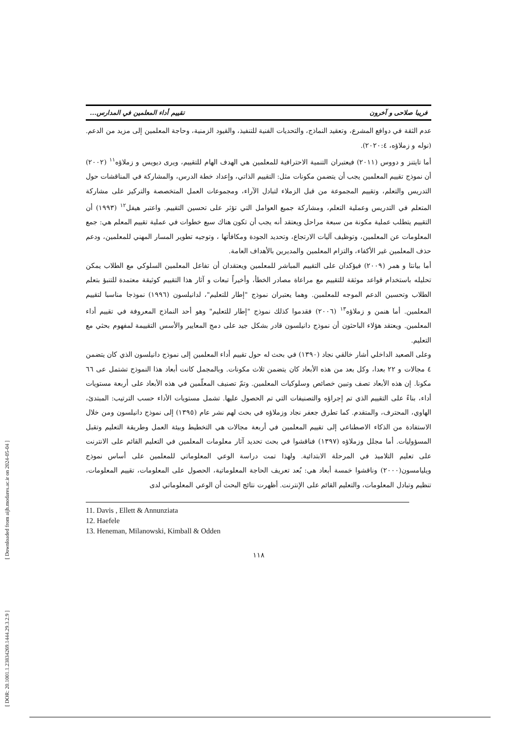[ Downloaded from aijh.modares.ac.ir on 2024-05-04 ]
[ DOR: 20.1001.1.23834269.1444.29.3.2.9 ]
فريبا صلاحی و آخرون تقييم أداء المعلمين في المدارس...
عدم الثقة في دوافع المشرع، وتعقيد النماذج، والتحديات الفنية للتنفيذ، والقيود الزمنية، وحاجة المعلمين إلى مزيد من الدعم.(نوله و زملاؤه، ٢٠٢٠:٤).
أما تايتنز و دووس (٢٠١١) فيعتبران التنمية الاحترافية للمعلمين هي الهدف الهام للتقييم، ويرى ديويس و زملاؤه<sup>١١</sup> (٢٠٠٢) أن نموذج تقييم المعلمين يجب أن يتضمن مكونات مثل: التقييم الذاتي، وإعداد خطة الدرس، والمشاركة في المناقشات حول التدريس والتعلم، وتقييم المجموعة من قبل الزملاء لتبادل الآراء، ومجموعات العمل المتخصصة والتركيز على مشاركة المتعلم في التدريس وعملية التعلم، ومشاركة جميع العوامل التي تؤثر على تحسين التقييم. واعتبر هيفل<sup>١٢</sup> (١٩٩٣) أن التقييم يتطلب عملية مكونة من سبعة مراحل ويعتقد أنه يجب أن تكون هناك سبع خطوات في عملية تقييم المعلم هي: جمع المعلومات عن المعلمين، وتوظيف آليات الارتجاع، وتحديد الجودة ومكافأتها ، وتوجيه تطوير المسار المهني للمعلمين، ودعم حذف المعلمين غير الأكفاء، والتزام المعلمين والمديرين بالأهداف العامة.
أما بيانتا و همر (٢٠٠٩) فيؤكدان على التقييم المباشر للمعلمين ويعتقدان أن تفاعل المعلمين السلوكي مع الطلاب يمكن تحليله باستخدام قواعد موثقة للتقييم مع مراعاة مصادر الخطأ، وأخيراً تبعات و آثار هذا التقييم كوثيقة معتمدة للتنبؤ بتعلم الطلاب وتحسين الدعم الموجه للمعلمين. وهما يعتبران نموذج "إطار للتعليم"، لدانيلسون (١٩٩٦) نموذجا مناسبا لتقييم المعلمين. أما هنمن و زملاؤه<sup>١٣</sup> (٢٠٠٦) فقدموا كذلك نموذج "إطار للتعليم" وهو أحد النماذج المعروفة في تقييم أداء المعلمين. ويعتقد هؤلاء الباحثون أن نموذج دانيلسون قادر بشكل جيد على دمج المعايير والأسس التقييمة لمفهوم بحثي مع التعليم.
وعلى الصعيد الداخلي أشار خالقي نجاد (١٣٩٠) في بحث له حول تقييم أداء المعلمين إلى نموذج دانيلسون الذي كان يتضمن ٤ مجالات و ٢٢ بعدا، وكل بعد من هذه الأبعاد كان يتضمن ثلاث مكونات. وبالمجمل كانت أبعاد هذا النموذج تشتمل عى ٦٦ مكونا. إن هذه الأبعاد تصف وتبين خصائص وسلوكيات المعلمين. وتمّ تصنيف المعلّمين في هذه الأبعاد على أربعة مستويات أداء، بناءً على التقييم الذي تم إجراؤه والتصنيفات التي تم الحصول عليها. تشمل مستويات الأداء حسب الترتيب: المبتدئ، الهاوي، المحترف، والمتقدم. كما تطرق جعفر نجاد وزملاؤه في بحث لهم نشر عام (١٣٩٥) إلى نموذج دانيلسون ومن خلال الاستفادة من الذكاء الاصطناعي إلى تقييم المعلمين في أربعة مجالات هي التخطيط وبيئة العمل وطريقة التعليم وتقبل المسؤوليات. أما مجلل وزملاؤه (١٣٩٧) فناقشوا في بحث تحديد آثار معلومات المعلمين في التعليم القائم على الانترنت على تعليم التلاميذ في المرحلة الابتدائية. ولهذا تمت دراسة الوعي المعلوماتي للمعلمين على أساس نموذج ويليامسون(٢٠٠٠) وناقشوا خمسة أبعاد هي: بُعد تعريف الحاجة المعلوماتية، الحصول على المعلومات، تقييم المعلومات، تنظيم وتبادل المعلومات، والتعليم القائم على الإنترنت. أظهرت نتائج البحث أن الوعي المعلوماتي لدى
11. Davis , Ellett & Annunziata
12. Haefele
13. Heneman, Milanowski, Kimball & Odden
١١٨